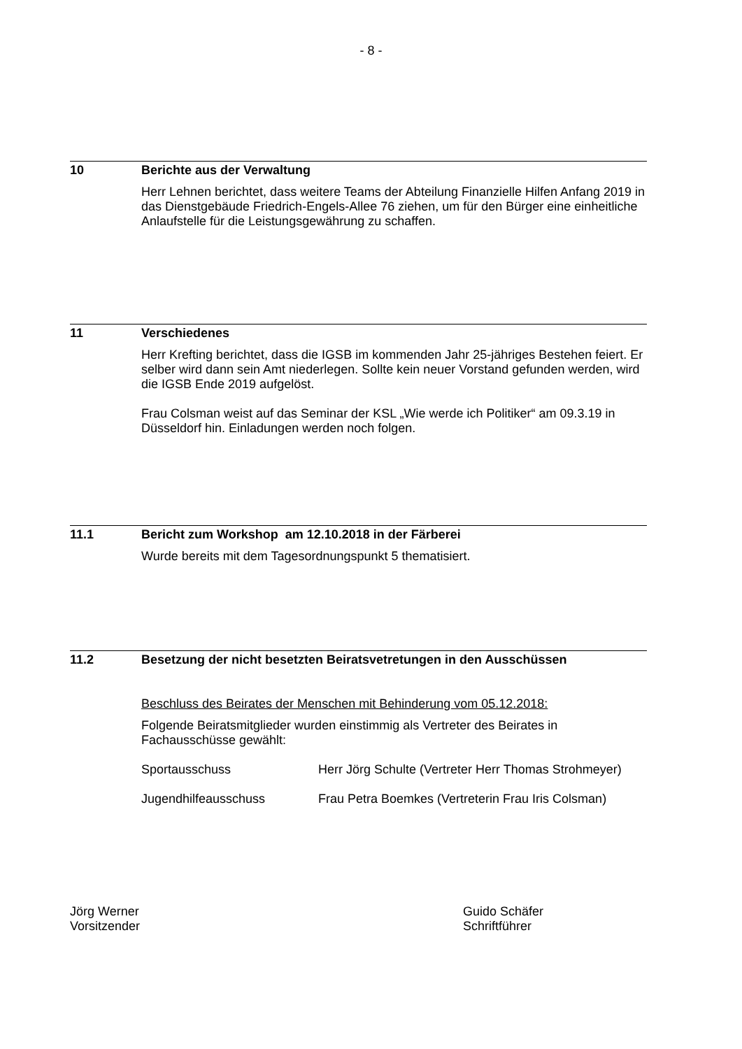- 8 -
10 Berichte aus der Verwaltung
Herr Lehnen berichtet, dass weitere Teams der Abteilung Finanzielle Hilfen Anfang 2019 in das Dienstgebäude Friedrich-Engels-Allee 76 ziehen, um für den Bürger eine einheitliche Anlaufstelle für die Leistungsgewährung zu schaffen.
11 Verschiedenes
Herr Krefting berichtet, dass die IGSB im kommenden Jahr 25-jähriges Bestehen feiert. Er selber wird dann sein Amt niederlegen. Sollte kein neuer Vorstand gefunden werden, wird die IGSB Ende 2019 aufgelöst.
Frau Colsman weist auf das Seminar der KSL „Wie werde ich Politiker“ am 09.3.19 in Düsseldorf hin. Einladungen werden noch folgen.
11.1 Bericht zum Workshop am 12.10.2018 in der Färberei
Wurde bereits mit dem Tagesordnungspunkt 5 thematisiert.
11.2 Besetzung der nicht besetzten Beiratsvetretungen in den Ausschüssen
Beschluss des Beirates der Menschen mit Behinderung vom 05.12.2018:
Folgende Beiratsmitglieder wurden einstimmig als Vertreter des Beirates in Fachausschüsse gewählt:
Sportausschuss Herr Jörg Schulte (Vertreter Herr Thomas Strohmeyer)
Jugendhilfeausschuss Frau Petra Boemkes (Vertreterin Frau Iris Colsman)
Jörg Werner
Vorsitzender
Guido Schäfer
Schriftführer